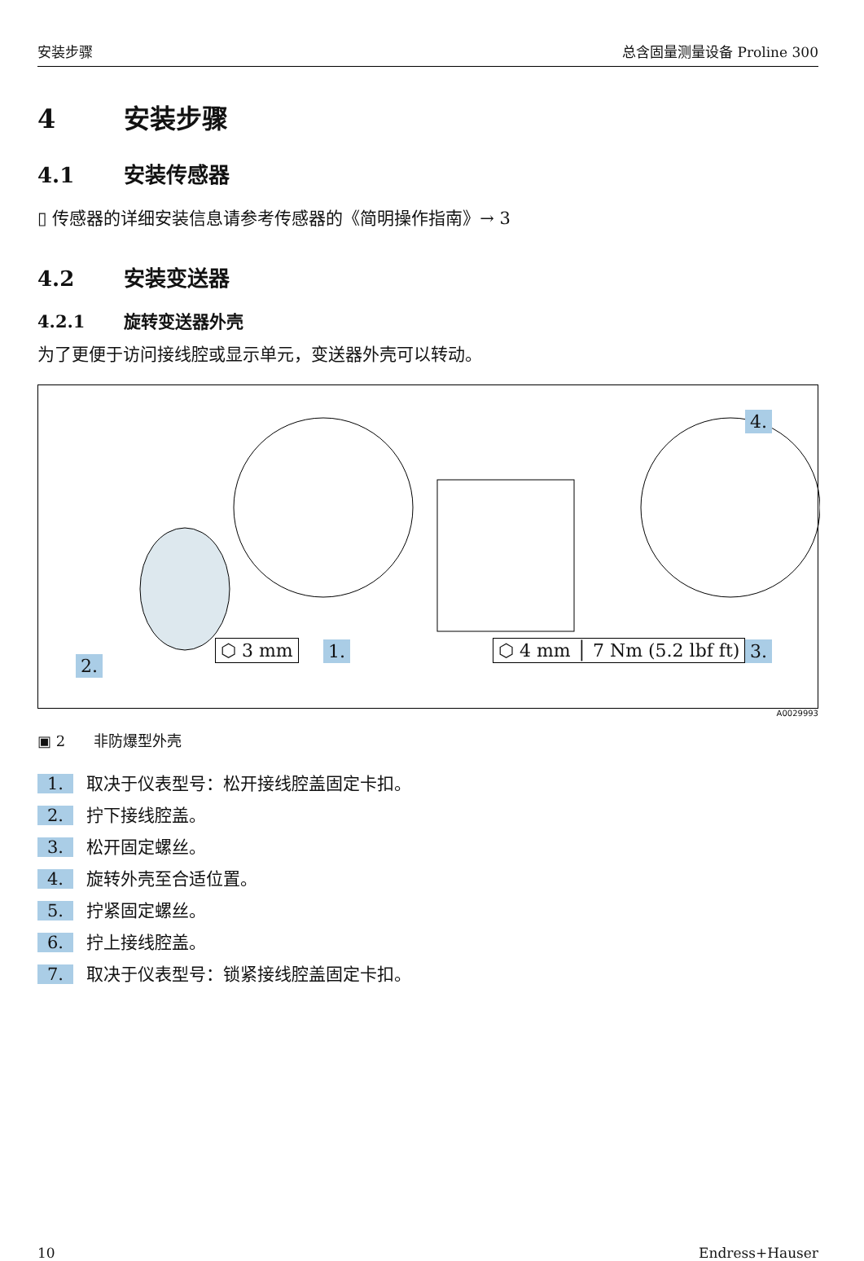安装步骤 总含固量测量设备 Proline 300
4 安装步骤
4.1 安装传感器
▯ 传感器的详细安装信息请参考传感器的《简明操作指南》→ 3
4.2 安装变送器
4.2.1 旋转变送器外壳
为了更便于访问接线腔或显示单元，变送器外壳可以转动。
4.
⬡ 3 mm 1.
2.
⬡ 4 mm │ 7 Nm (5.2 lbf ft) 3.
A0029993
▣ 2 非防爆型外壳
1. 取决于仪表型号：松开接线腔盖固定卡扣。
2. 拧下接线腔盖。
3. 松开固定螺丝。
4. 旋转外壳至合适位置。
5. 拧紧固定螺丝。
6. 拧上接线腔盖。
7. 取决于仪表型号：锁紧接线腔盖固定卡扣。
10 Endress+Hauser